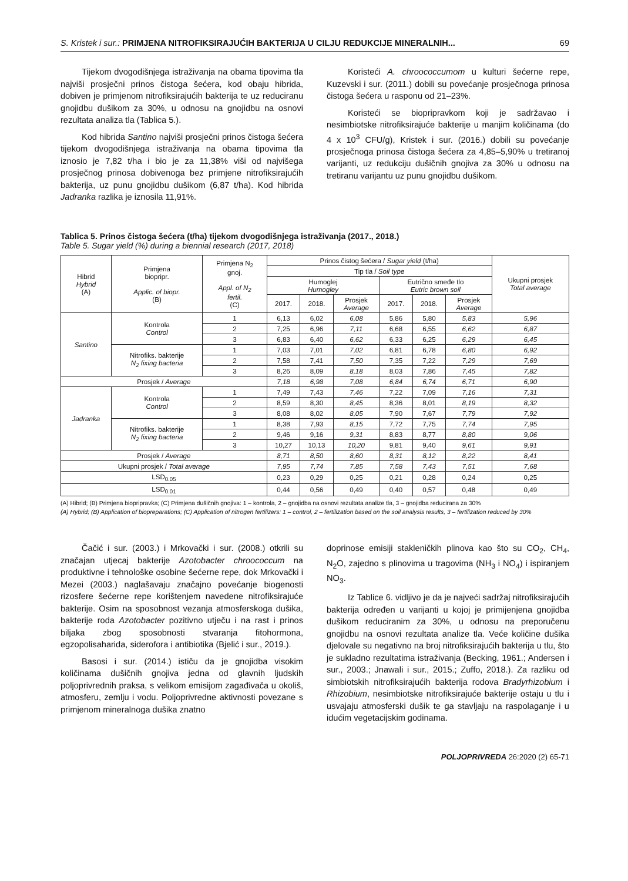S. Kristek i sur.: PRIMJENA NITROFIKSIRAJUĆIH BAKTERIJA U CILJU REDUKCIJE MINERALNIH... 69
Tijekom dvogodišnjega istraživanja na obama tipovima tla najviši prosječni prinos čistoga šećera, kod obaju hibrida, dobiven je primjenom nitrofiksirajućih bakterija te uz reduciranu gnojidbu dušikom za 30%, u odnosu na gnojidbu na osnovi rezultata analiza tla (Tablica 5.).
Kod hibrida Santino najviši prosječni prinos čistoga šećera tijekom dvogodišnjega istraživanja na obama tipovima tla iznosio je 7,82 t/ha i bio je za 11,38% viši od najvišega prosječnog prinosa dobivenoga bez primjene nitrofiksirajućih bakterija, uz punu gnojidbu dušikom (6,87 t/ha). Kod hibrida Jadranka razlika je iznosila 11,91%.
Koristeći A. chroococcumom u kulturi šećerne repe, Kuzevski i sur. (2011.) dobili su povećanje prosječnoga prinosa čistoga šećera u rasponu od 21–23%.
Koristeći se biopripravkom koji je sadržavao i nesimbiotske nitrofiksirajuće bakterije u manjim količinama (do 4 x 10<sup>3</sup> CFU/g), Kristek i sur. (2016.) dobili su povećanje prosječnoga prinosa čistoga šećera za 4,85–5,90% u tretiranoj varijanti, uz redukciju dušičnih gnojiva za 30% u odnosu na tretiranu varijantu uz punu gnojidbu dušikom.
Tablica 5. Prinos čistoga šećera (t/ha) tijekom dvogodišnjega istraživanja (2017., 2018.)
Table 5. Sugar yield (%) during a biennial research (2017, 2018)
| Hibrid Hybrid (A) | Primjena biopripr. Applic. of biopr. (B) | Primjena N<sub>2</sub> gnoj. Appl. of N<sub>2</sub> fertil. (C) | Prinos čistog šećera / Sugar yield (t/ha) | | | | | | Ukupni prosjek Total average |
| --- | --- | --- | --- | --- | --- | --- | --- | --- | --- |
| | | | Tip tla / Soil type | | | | | | |
| | | | Humoglej Humogley | | | Eutrično smeđe tlo Eutric brown soil | | | |
| | | | 2017. | 2018. | Prosjek Average | 2017. | 2018. | Prosjek Average | |
| Santino | Kontrola Control | 1 | 6,13 | 6,02 | 6,08 | 5,86 | 5,80 | 5,83 | 5,96 |
| | | 2 | 7,25 | 6,96 | 7,11 | 6,68 | 6,55 | 6,62 | 6,87 |
| | | 3 | 6,83 | 6,40 | 6,62 | 6,33 | 6,25 | 6,29 | 6,45 |
| | Nitrofiks. bakterije N<sub>2</sub> fixing bacteria | 1 | 7,03 | 7,01 | 7,02 | 6,81 | 6,78 | 6,80 | 6,92 |
| | | 2 | 7,58 | 7,41 | 7,50 | 7,35 | 7,22 | 7,29 | 7,69 |
| | | 3 | 8,26 | 8,09 | 8,18 | 8,03 | 7,86 | 7,45 | 7,82 |
| Prosjek / Average | | | 7,18 | 6,98 | 7,08 | 6,84 | 6,74 | 6,71 | 6,90 |
| Jadranka | Kontrola Control | 1 | 7,49 | 7,43 | 7,46 | 7,22 | 7,09 | 7,16 | 7,31 |
| | | 2 | 8,59 | 8,30 | 8,45 | 8,36 | 8,01 | 8,19 | 8,32 |
| | | 3 | 8,08 | 8,02 | 8,05 | 7,90 | 7,67 | 7,79 | 7,92 |
| | Nitrofiks. bakterije N<sub>2</sub> fixing bacteria | 1 | 8,38 | 7,93 | 8,15 | 7,72 | 7,75 | 7,74 | 7,95 |
| | | 2 | 9,46 | 9,16 | 9,31 | 8,83 | 8,77 | 8,80 | 9,06 |
| | | 3 | 10,27 | 10,13 | 10,20 | 9,81 | 9,40 | 9,61 | 9,91 |
| Prosjek / Average | | | 8,71 | 8,50 | 8,60 | 8,31 | 8,12 | 8,22 | 8,41 |
| Ukupni prosjek / Total average | | | 7,95 | 7,74 | 7,85 | 7,58 | 7,43 | 7,51 | 7,68 |
| LSD<sub>0.05</sub> | | | 0,23 | 0,29 | 0,25 | 0,21 | 0,28 | 0,24 | 0,25 |
| LSD<sub>0.01</sub> | | | 0,44 | 0,56 | 0,49 | 0,40 | 0,57 | 0,48 | 0,49 |
(A) Hibrid; (B) Primjena biopripravka; (C) Primjena dušičnih gnojiva: 1 – kontrola, 2 – gnojidba na osnovi rezultata analize tla, 3 – gnojidba reducirana za 30%
(A) Hybrid; (B) Application of biopreparations; (C) Application of nitrogen fertilizers: 1 – control, 2 – fertilization based on the soil analysis results, 3 – fertilization reduced by 30%
Čačić i sur. (2003.) i Mrkovački i sur. (2008.) otkrili su značajan utjecaj bakterije Azotobacter chroococcum na produktivne i tehnološke osobine šećerne repe, dok Mrkovački i Mezei (2003.) naglašavaju značajno povećanje biogenosti rizosfere šećerne repe korištenjem navedene nitrofiksirajuće bakterije. Osim na sposobnost vezanja atmosferskoga dušika, bakterije roda Azotobacter pozitivno utječu i na rast i prinos biljaka zbog sposobnosti stvaranja fitohormona, egzopolisaharida, siderofora i antibiotika (Bjelić i sur., 2019.).
Basosi i sur. (2014.) ističu da je gnojidba visokim količinama dušičnih gnojiva jedna od glavnih ljudskih poljoprivrednih praksa, s velikom emisijom zagađivača u okoliš, atmosferu, zemlju i vodu. Poljoprivredne aktivnosti povezane s primjenom mineralnoga dušika znatno
doprinose emisiji stakleničkih plinova kao što su CO<sub>2</sub>, CH<sub>4</sub>, N<sub>2</sub>O, zajedno s plinovima u tragovima (NH<sub>3</sub> i NO<sub>4</sub>) i ispiranjem NO<sub>3</sub>.
Iz Tablice 6. vidljivo je da je najveći sadržaj nitrofiksirajućih bakterija određen u varijanti u kojoj je primijenjena gnojidba dušikom reduciranim za 30%, u odnosu na preporučenu gnojidbu na osnovi rezultata analize tla. Veće količine dušika djelovale su negativno na broj nitrofiksirajućih bakterija u tlu, što je sukladno rezultatima istraživanja (Becking, 1961.; Andersen i sur., 2003.; Jnawali i sur., 2015.; Zuffo, 2018.). Za razliku od simbiotskih nitrofiksirajućih bakterija rodova Bradyrhizobium i Rhizobium, nesimbiotske nitrofiksirajuće bakterije ostaju u tlu i usvajaju atmosferski dušik te ga stavljaju na raspolaganje i u idućim vegetacijskim godinama.
POLJOPRIVREDA 26:2020 (2) 65-71